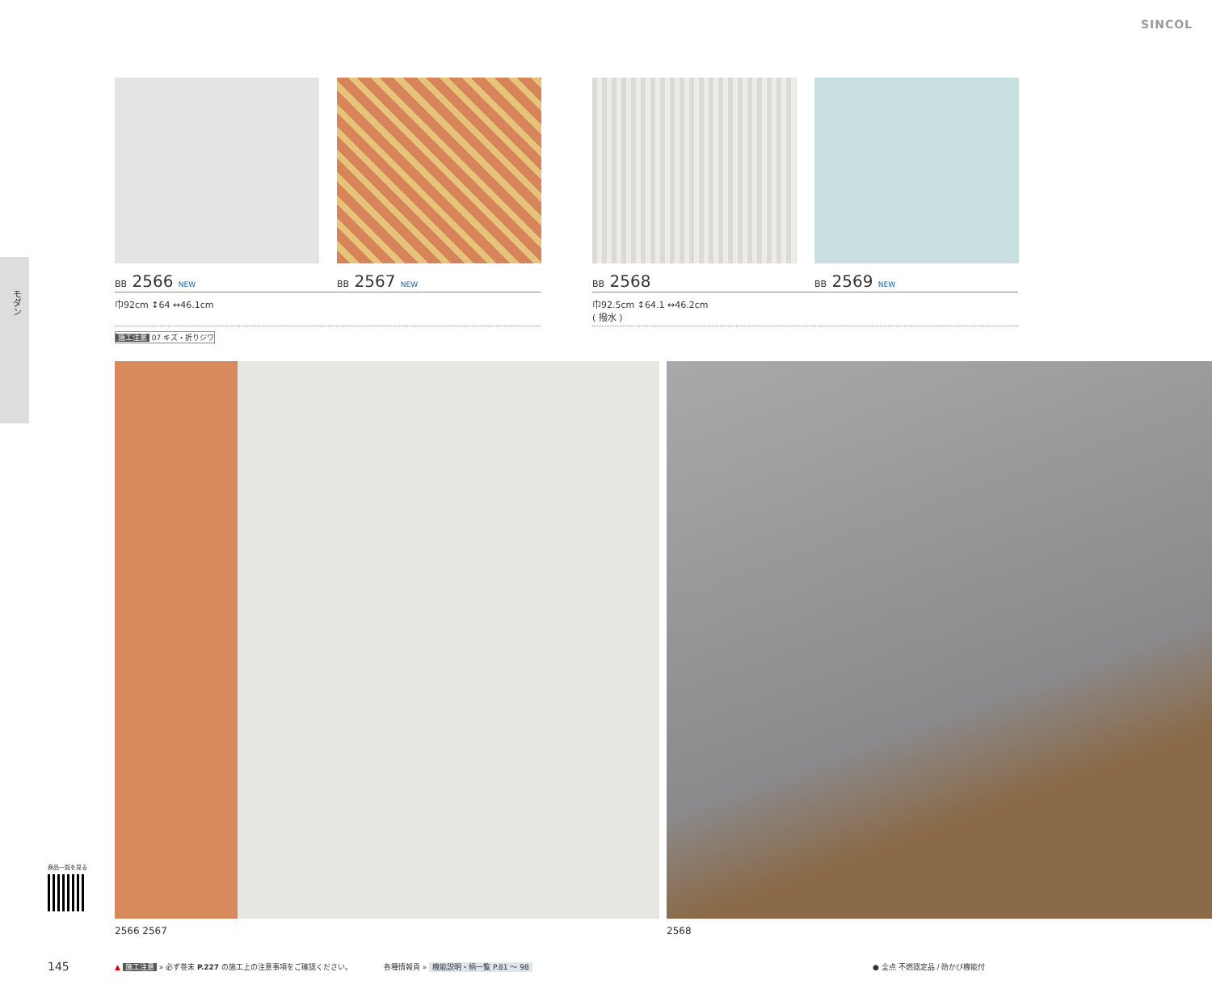SINCOL
モダン
BB 2566 NEW BB 2567 NEW BB 2568 BB 2569 NEW
巾92cm ↕64 ↔46.1cm
巾92.5cm ↕64.1 ↔46.2cm
( 撥水 )
施工注意 07 キズ・折りジワ
2566 2567 2568
商品一覧を見る
145
▲ 施工注意 » 必ず巻末 P.227 の施工上の注意事項をご確認ください。
各種情報頁 » 機能説明・柄一覧 P.81 ～ 98
● 全点 不燃認定品 / 防かび機能付